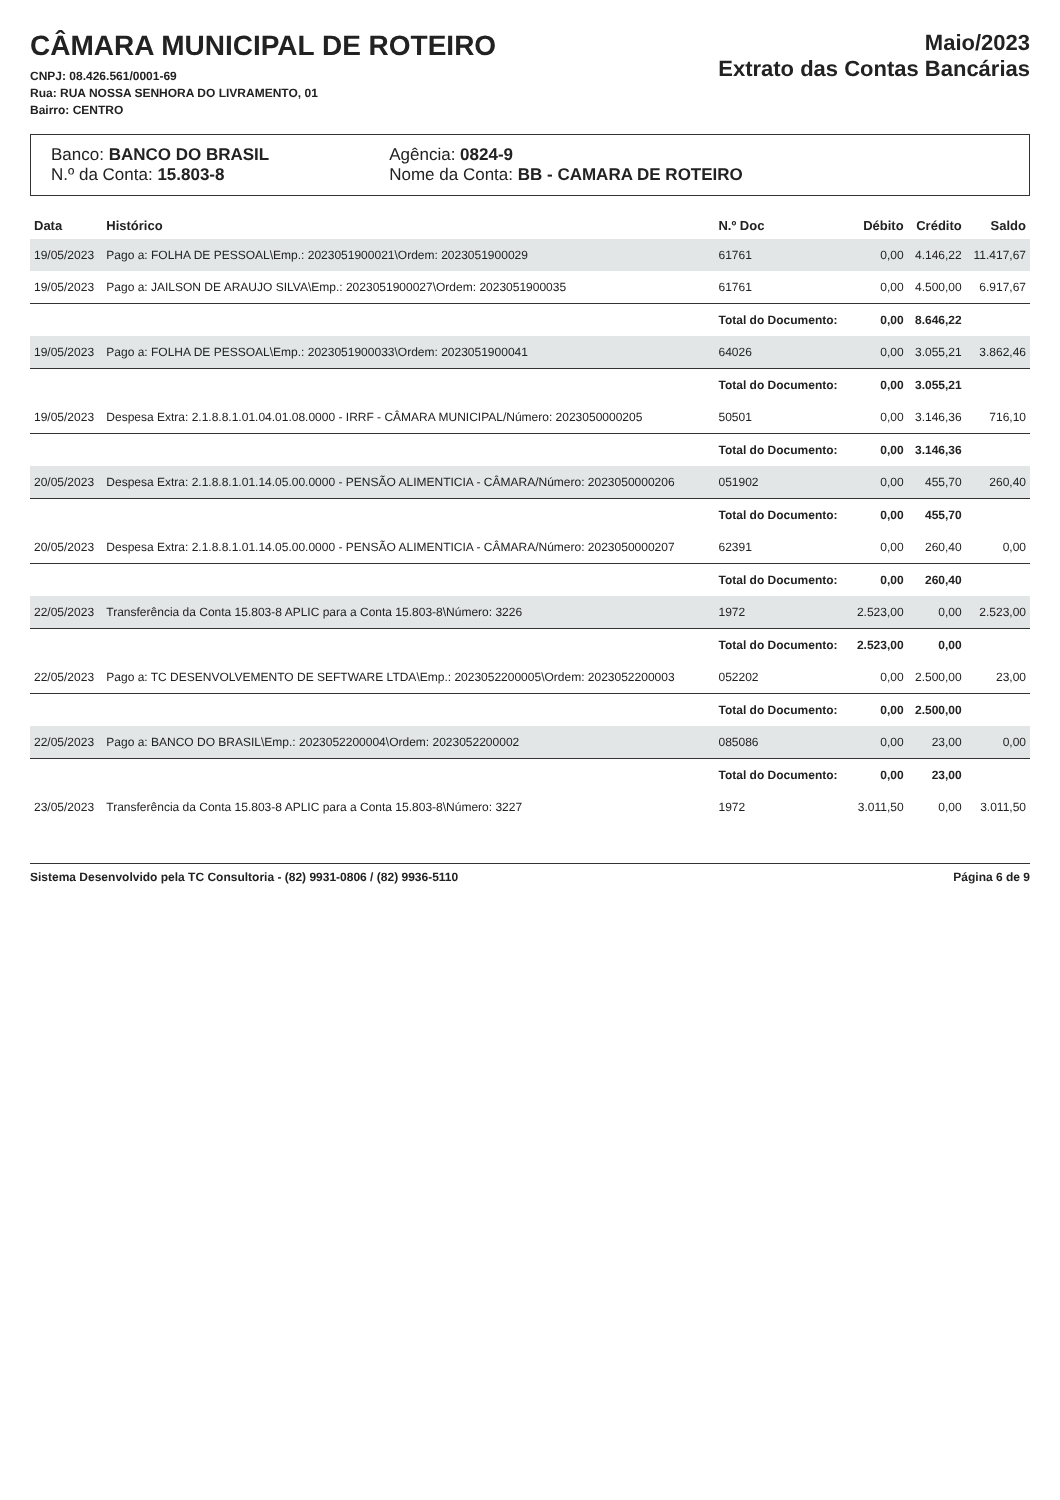CÂMARA MUNICIPAL DE ROTEIRO
CNPJ: 08.426.561/0001-69
Rua: RUA NOSSA SENHORA DO LIVRAMENTO, 01
Bairro: CENTRO
Maio/2023
Extrato das Contas Bancárias
Banco: BANCO DO BRASIL
N.º da Conta: 15.803-8
Agência: 0824-9
Nome da Conta: BB - CAMARA DE ROTEIRO
| Data | Histórico | N.º Doc | Débito | Crédito | Saldo |
| --- | --- | --- | --- | --- | --- |
| 19/05/2023 | Pago a: FOLHA DE PESSOAL\Emp.: 2023051900021\Ordem: 2023051900029 | 61761 | 0,00 | 4.146,22 | 11.417,67 |
| 19/05/2023 | Pago a: JAILSON DE ARAUJO SILVA\Emp.: 2023051900027\Ordem: 2023051900035 | 61761 | 0,00 | 4.500,00 | 6.917,67 |
| | | Total do Documento: | 0,00 | 8.646,22 | |
| 19/05/2023 | Pago a: FOLHA DE PESSOAL\Emp.: 2023051900033\Ordem: 2023051900041 | 64026 | 0,00 | 3.055,21 | 3.862,46 |
| | | Total do Documento: | 0,00 | 3.055,21 | |
| 19/05/2023 | Despesa Extra: 2.1.8.8.1.01.04.01.08.0000 - IRRF - CÂMARA MUNICIPAL/Número: 2023050000205 | 50501 | 0,00 | 3.146,36 | 716,10 |
| | | Total do Documento: | 0,00 | 3.146,36 | |
| 20/05/2023 | Despesa Extra: 2.1.8.8.1.01.14.05.00.0000 - PENSÃO ALIMENTICIA - CÂMARA/Número: 2023050000206 | 051902 | 0,00 | 455,70 | 260,40 |
| | | Total do Documento: | 0,00 | 455,70 | |
| 20/05/2023 | Despesa Extra: 2.1.8.8.1.01.14.05.00.0000 - PENSÃO ALIMENTICIA - CÂMARA/Número: 2023050000207 | 62391 | 0,00 | 260,40 | 0,00 |
| | | Total do Documento: | 0,00 | 260,40 | |
| 22/05/2023 | Transferência da Conta 15.803-8 APLIC para a Conta 15.803-8\Número: 3226 | 1972 | 2.523,00 | 0,00 | 2.523,00 |
| | | Total do Documento: | 2.523,00 | 0,00 | |
| 22/05/2023 | Pago a: TC DESENVOLVEMENTO DE SEFTWARE LTDA\Emp.: 2023052200005\Ordem: 2023052200003 | 052202 | 0,00 | 2.500,00 | 23,00 |
| | | Total do Documento: | 0,00 | 2.500,00 | |
| 22/05/2023 | Pago a: BANCO DO BRASIL\Emp.: 2023052200004\Ordem: 2023052200002 | 085086 | 0,00 | 23,00 | 0,00 |
| | | Total do Documento: | 0,00 | 23,00 | |
| 23/05/2023 | Transferência da Conta 15.803-8 APLIC para a Conta 15.803-8\Número: 3227 | 1972 | 3.011,50 | 0,00 | 3.011,50 |
Sistema Desenvolvido pela TC Consultoria - (82) 9931-0806 / (82) 9936-5110 Página 6 de 9